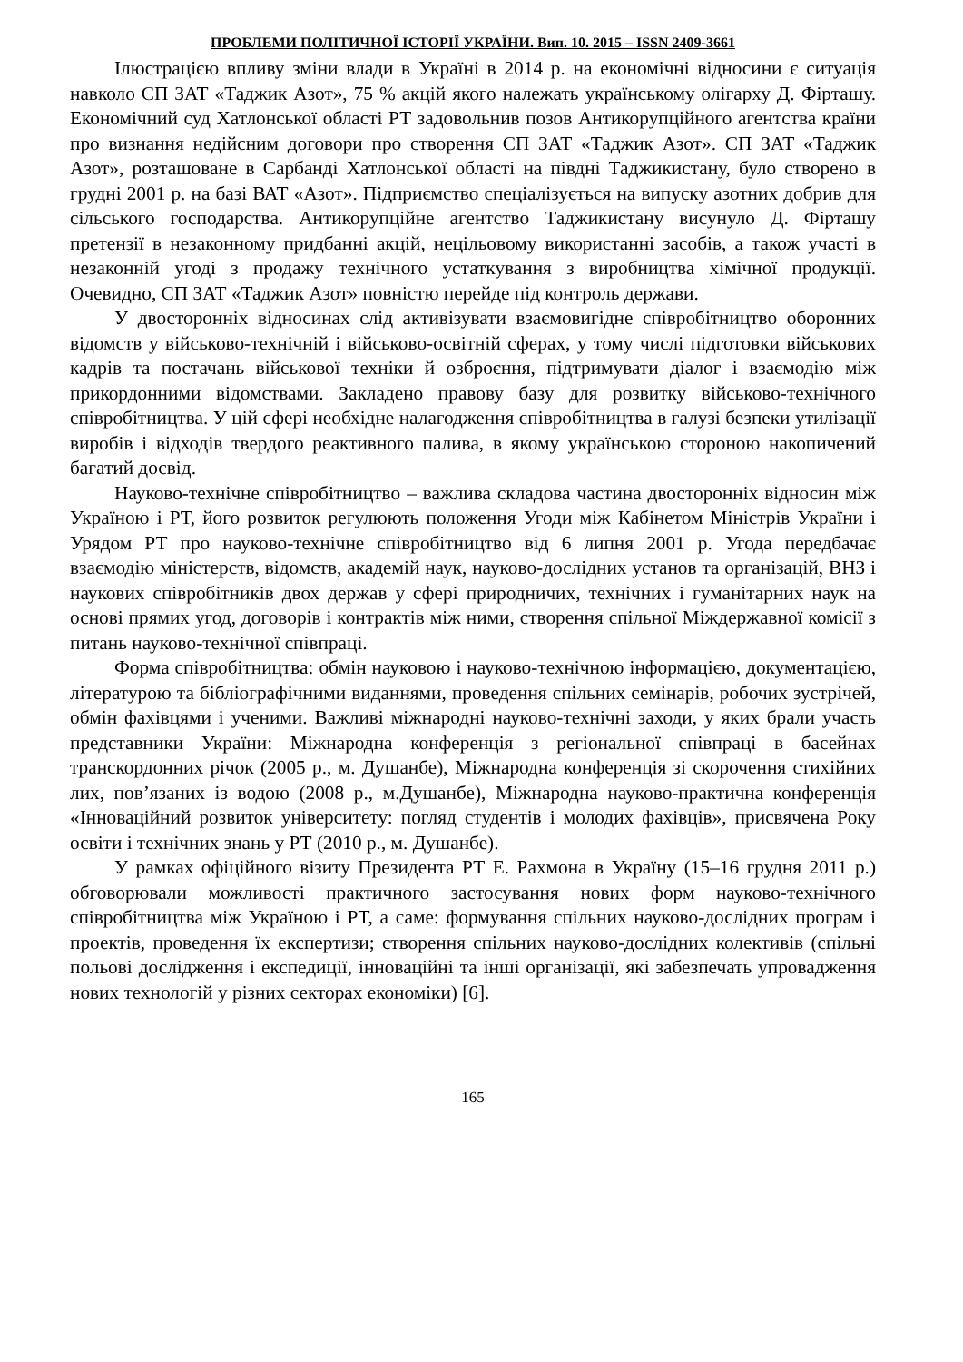ПРОБЛЕМИ ПОЛІТИЧНОЇ ІСТОРІЇ УКРАЇНИ. Вип. 10. 2015 – ISSN 2409-3661
Ілюстрацією впливу зміни влади в Україні в 2014 р. на економічні відносини є ситуація навколо СП ЗАТ «Таджик Азот», 75 % акцій якого належать українському олігарху Д. Фірташу. Економічний суд Хатлонської області РТ задовольнив позов Антикорупційного агентства країни про визнання недійсним договори про створення СП ЗАТ «Таджик Азот». СП ЗАТ «Таджик Азот», розташоване в Сарбанді Хатлонської області на півдні Таджикистану, було створено в грудні 2001 р. на базі ВАТ «Азот». Підприємство спеціалізується на випуску азотних добрив для сільського господарства. Антикорупційне агентство Таджикистану висунуло Д. Фірташу претензії в незаконному придбанні акцій, нецільовому використанні засобів, а також участі в незаконній угоді з продажу технічного устаткування з виробництва хімічної продукції. Очевидно, СП ЗАТ «Таджик Азот» повністю перейде під контроль держави.
У двосторонніх відносинах слід активізувати взаємовигідне співробітництво оборонних відомств у військово-технічній і військово-освітній сферах, у тому числі підготовки військових кадрів та постачань військової техніки й озброєння, підтримувати діалог і взаємодію між прикордонними відомствами. Закладено правову базу для розвитку військово-технічного співробітництва. У цій сфері необхідне налагодження співробітництва в галузі безпеки утилізації виробів і відходів твердого реактивного палива, в якому українською стороною накопичений багатий досвід.
Науково-технічне співробітництво – важлива складова частина двосторонніх відносин між Україною і РТ, його розвиток регулюють положення Угоди між Кабінетом Міністрів України і Урядом РТ про науково-технічне співробітництво від 6 липня 2001 р. Угода передбачає взаємодію міністерств, відомств, академій наук, науково-дослідних установ та організацій, ВНЗ і наукових співробітників двох держав у сфері природничих, технічних і гуманітарних наук на основі прямих угод, договорів і контрактів між ними, створення спільної Міждержавної комісії з питань науково-технічної співпраці.
Форма співробітництва: обмін науковою і науково-технічною інформацією, документацією, літературою та бібліографічними виданнями, проведення спільних семінарів, робочих зустрічей, обмін фахівцями і ученими. Важливі міжнародні науково-технічні заходи, у яких брали участь представники України: Міжнародна конференція з регіональної співпраці в басейнах транскордонних річок (2005 р., м. Душанбе), Міжнародна конференція зі скорочення стихійних лих, пов’язаних із водою (2008 р., м.Душанбе), Міжнародна науково-практична конференція «Інноваційний розвиток університету: погляд студентів і молодих фахівців», присвячена Року освіти і технічних знань у РТ (2010 р., м. Душанбе).
У рамках офіційного візиту Президента РТ Е. Рахмона в Україну (15–16 грудня 2011 р.) обговорювали можливості практичного застосування нових форм науково-технічного співробітництва між Україною і РТ, а саме: формування спільних науково-дослідних програм і проектів, проведення їх експертизи; створення спільних науково-дослідних колективів (спільні польові дослідження і експедиції, інноваційні та інші організації, які забезпечать упровадження нових технологій у різних секторах економіки) [6].
165